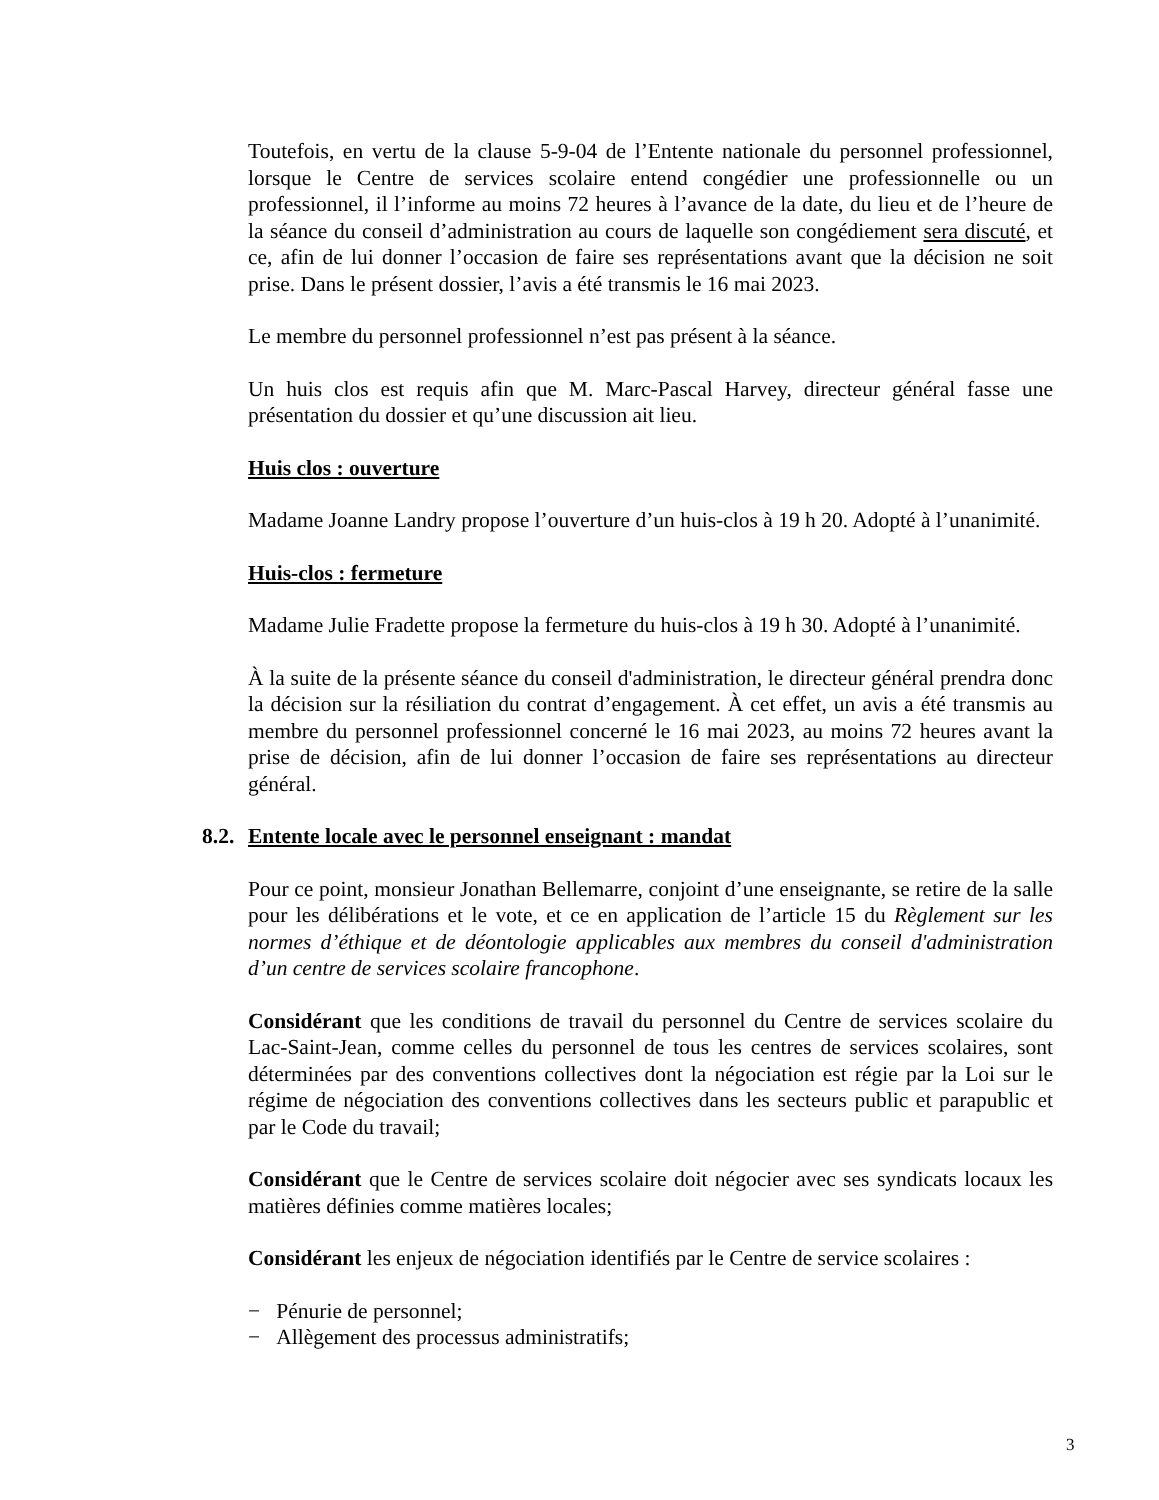Toutefois, en vertu de la clause 5-9-04 de l’Entente nationale du personnel professionnel, lorsque le Centre de services scolaire entend congédier une professionnelle ou un professionnel, il l’informe au moins 72 heures à l’avance de la date, du lieu et de l’heure de la séance du conseil d’administration au cours de laquelle son congédiement sera discuté, et ce, afin de lui donner l’occasion de faire ses représentations avant que la décision ne soit prise. Dans le présent dossier, l’avis a été transmis le 16 mai 2023.
Le membre du personnel professionnel n’est pas présent à la séance.
Un huis clos est requis afin que M. Marc-Pascal Harvey, directeur général fasse une présentation du dossier et qu’une discussion ait lieu.
Huis clos : ouverture
Madame Joanne Landry propose l’ouverture d’un huis-clos à 19 h 20. Adopté à l’unanimité.
Huis-clos : fermeture
Madame Julie Fradette propose la fermeture du huis-clos à 19 h 30. Adopté à l’unanimité.
À la suite de la présente séance du conseil d'administration, le directeur général prendra donc la décision sur la résiliation du contrat d’engagement. À cet effet, un avis a été transmis au membre du personnel professionnel concerné le 16 mai 2023, au moins 72 heures avant la prise de décision, afin de lui donner l’occasion de faire ses représentations au directeur général.
8.2. Entente locale avec le personnel enseignant : mandat
Pour ce point, monsieur Jonathan Bellemarre, conjoint d’une enseignante, se retire de la salle pour les délibérations et le vote, et ce en application de l’article 15 du Règlement sur les normes d’éthique et de déontologie applicables aux membres du conseil d'administration d’un centre de services scolaire francophone.
Considérant que les conditions de travail du personnel du Centre de services scolaire du Lac-Saint-Jean, comme celles du personnel de tous les centres de services scolaires, sont déterminées par des conventions collectives dont la négociation est régie par la Loi sur le régime de négociation des conventions collectives dans les secteurs public et parapublic et par le Code du travail;
Considérant que le Centre de services scolaire doit négocier avec ses syndicats locaux les matières définies comme matières locales;
Considérant les enjeux de négociation identifiés par le Centre de service scolaires :
− Pénurie de personnel;
− Allègement des processus administratifs;
3